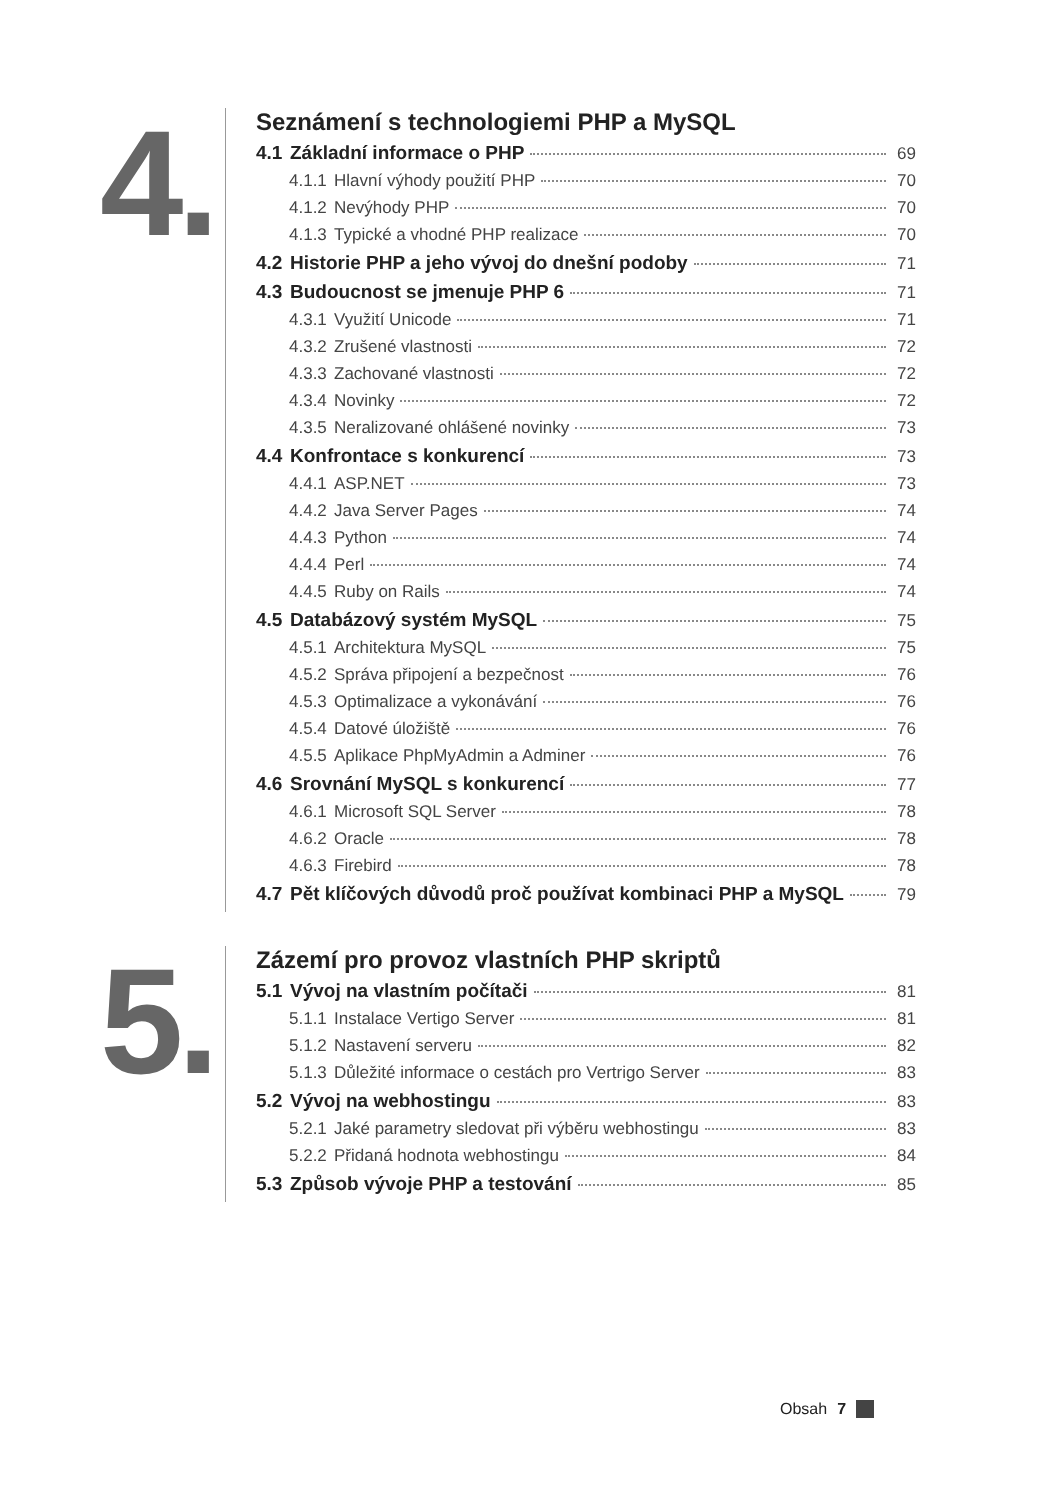4.
Seznámení s technologiemi PHP a MySQL
4.1 Základní informace o PHP 69
4.1.1 Hlavní výhody použití PHP 70
4.1.2 Nevýhody PHP 70
4.1.3 Typické a vhodné PHP realizace 70
4.2 Historie PHP a jeho vývoj do dnešní podoby 71
4.3 Budoucnost se jmenuje PHP 6 71
4.3.1 Využití Unicode 71
4.3.2 Zrušené vlastnosti 72
4.3.3 Zachované vlastnosti 72
4.3.4 Novinky 72
4.3.5 Neralizované ohlášené novinky 73
4.4 Konfrontace s konkurencí 73
4.4.1 ASP.NET 73
4.4.2 Java Server Pages 74
4.4.3 Python 74
4.4.4 Perl 74
4.4.5 Ruby on Rails 74
4.5 Databázový systém MySQL 75
4.5.1 Architektura MySQL 75
4.5.2 Správa připojení a bezpečnost 76
4.5.3 Optimalizace a vykonávání 76
4.5.4 Datové úložiště 76
4.5.5 Aplikace PhpMyAdmin a Adminer 76
4.6 Srovnání MySQL s konkurencí 77
4.6.1 Microsoft SQL Server 78
4.6.2 Oracle 78
4.6.3 Firebird 78
4.7 Pět klíčových důvodů proč používat kombinaci PHP a MySQL 79
5.
Zázemí pro provoz vlastních PHP skriptů
5.1 Vývoj na vlastním počítači 81
5.1.1 Instalace Vertigo Server 81
5.1.2 Nastavení serveru 82
5.1.3 Důležité informace o cestách pro Vertrigo Server 83
5.2 Vývoj na webhostingu 83
5.2.1 Jaké parametry sledovat při výběru webhostingu 83
5.2.2 Přidaná hodnota webhostingu 84
5.3 Způsob vývoje PHP a testování 85
Obsah 7